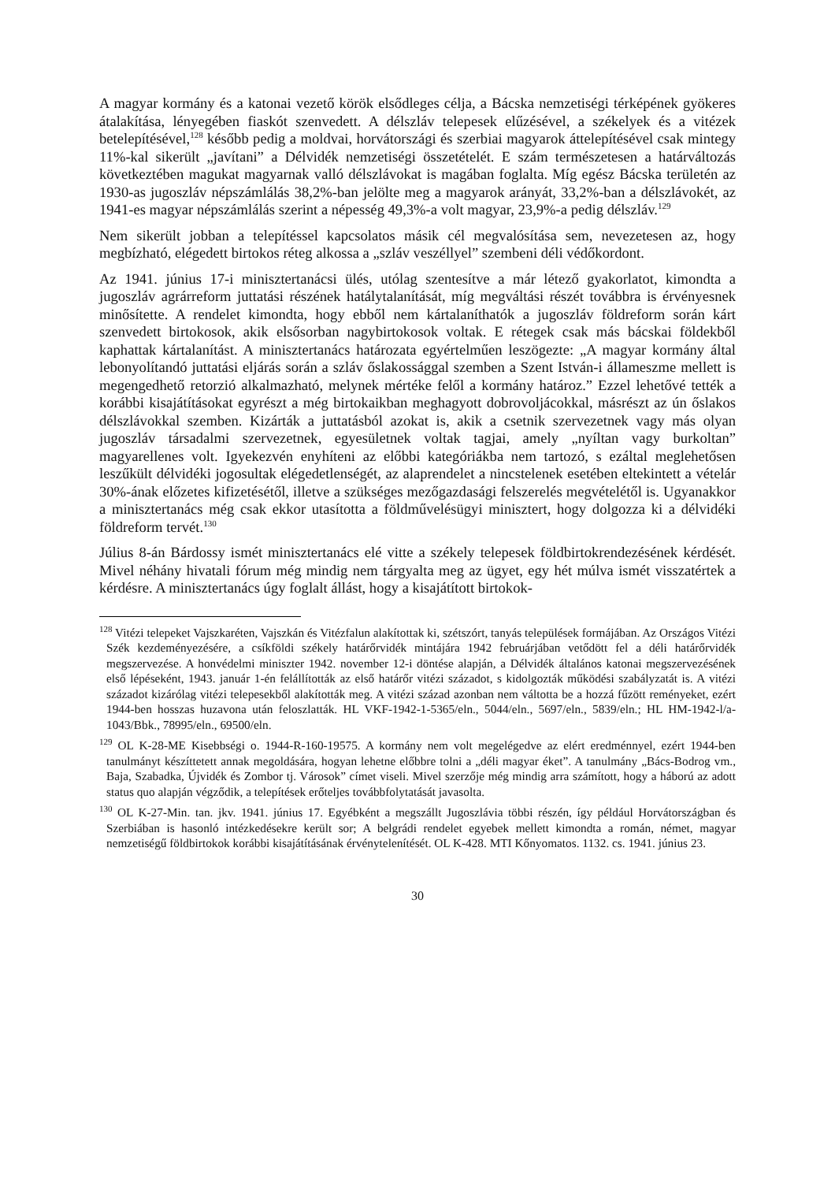A magyar kormány és a katonai vezető körök elsődleges célja, a Bácska nemzetiségi térképének gyökeres átalakítása, lényegében fiaskót szenvedett. A délszláv telepesek elűzésével, a székelyek és a vitézek betelepítésével,<sup>128</sup> később pedig a moldvai, horvátországi és szerbiai magyarok áttelepítésével csak mintegy 11%-kal sikerült „javítani” a Délvidék nemzetiségi összetételét. E szám természetesen a határváltozás következtében magukat magyarnak valló délszlávokat is magában foglalta. Míg egész Bácska területén az 1930-as jugoszláv népszámlálás 38,2%-ban jelölte meg a magyarok arányát, 33,2%-ban a délszlávokét, az 1941-es magyar népszámlálás szerint a népesség 49,3%-a volt magyar, 23,9%-a pedig délszláv.<sup>129</sup>
Nem sikerült jobban a telepítéssel kapcsolatos másik cél megvalósítása sem, nevezetesen az, hogy megbízható, elégedett birtokos réteg alkossa a „szláv veszéllyel” szembeni déli védőkordont.
Az 1941. június 17-i minisztertanácsi ülés, utólag szentesítve a már létező gyakorlatot, kimondta a jugoszláv agrárreform juttatási részének hatálytalanítását, míg megváltási részét továbbra is érvényesnek minősítette. A rendelet kimondta, hogy ebből nem kártalaníthatók a jugoszláv földreform során kárt szenvedett birtokosok, akik elsősorban nagybirtokosok voltak. E rétegek csak más bácskai földekből kaphattak kártalanítást. A minisztertanács határozata egyértelműen leszögezte: „A magyar kormány által lebonyolítandó juttatási eljárás során a szláv őslakossággal szemben a Szent István-i állameszme mellett is megengedhető retorzió alkalmazható, melynek mértéke felől a kormány határoz.” Ezzel lehetővé tették a korábbi kisajátításokat egyrészt a még birtokaikban meghagyott dobrovoljácokkal, másrészt az ún őslakos délszlávokkal szemben. Kizárták a juttatásból azokat is, akik a csetnik szervezetnek vagy más olyan jugoszláv társadalmi szervezetnek, egyesületnek voltak tagjai, amely „nyíltan vagy burkoltan” magyarellenes volt. Igyekezvén enyhíteni az előbbi kategóriákba nem tartozó, s ezáltal meglehetősen leszűkült délvidéki jogosultak elégedetlenségét, az alaprendelet a nincstelenek esetében eltekintett a vételár 30%-ának előzetes kifizetésétől, illetve a szükséges mezőgazdasági felszerelés megvételétől is. Ugyanakkor a minisztertanács még csak ekkor utasította a földművelésügyi minisztert, hogy dolgozza ki a délvidéki földreform tervét.<sup>130</sup>
Július 8-án Bárdossy ismét minisztertanács elé vitte a székely telepesek földbirtokrendezésének kérdését. Mivel néhány hivatali fórum még mindig nem tárgyalta meg az ügyet, egy hét múlva ismét visszatértek a kérdésre. A minisztertanács úgy foglalt állást, hogy a kisajátított birtokok-
<sup>128</sup> Vitézi telepeket Vajszkaréten, Vajszkán és Vitézfalun alakítottak ki, szétszórt, tanyás települések formájában. Az Országos Vitézi Szék kezdeményezésére, a csíkföldi székely határőrvidék mintájára 1942 februárjában vetődött fel a déli határőrvidék megszervezése. A honvédelmi miniszter 1942. november 12-i döntése alapján, a Délvidék általános katonai megszervezésének első lépéseként, 1943. január 1-én felállították az első határőr vitézi századot, s kidolgozták működési szabályzatát is. A vitézi századot kizárólag vitézi telepesekből alakították meg. A vitézi század azonban nem váltotta be a hozzá fűzött reményeket, ezért 1944-ben hosszas huzavona után feloszlatták. HL VKF-1942-1-5365/eln., 5044/eln., 5697/eln., 5839/eln.; HL HM-1942-l/a-1043/Bbk., 78995/eln., 69500/eln.
<sup>129</sup> OL K-28-ME Kisebbségi o. 1944-R-160-19575. A kormány nem volt megelégedve az elért eredménnyel, ezért 1944-ben tanulmányt készíttetett annak megoldására, hogyan lehetne előbbre tolni a „déli magyar éket”. A tanulmány „Bács-Bodrog vm., Baja, Szabadka, Újvidék és Zombor tj. Városok” címet viseli. Mivel szerzője még mindig arra számított, hogy a háború az adott status quo alapján végződik, a telepítések erőteljes továbbfolytatását javasolta.
<sup>130</sup> OL K-27-Min. tan. jkv. 1941. június 17. Egyébként a megszállt Jugoszlávia többi részén, így például Horvátországban és Szerbiában is hasonló intézkedésekre került sor; A belgrádi rendelet egyebek mellett kimondta a román, német, magyar nemzetiségű földbirtokok korábbi kisajátításának érvénytelenítését. OL K-428. MTI Kőnyomatos. 1132. cs. 1941. június 23.
30